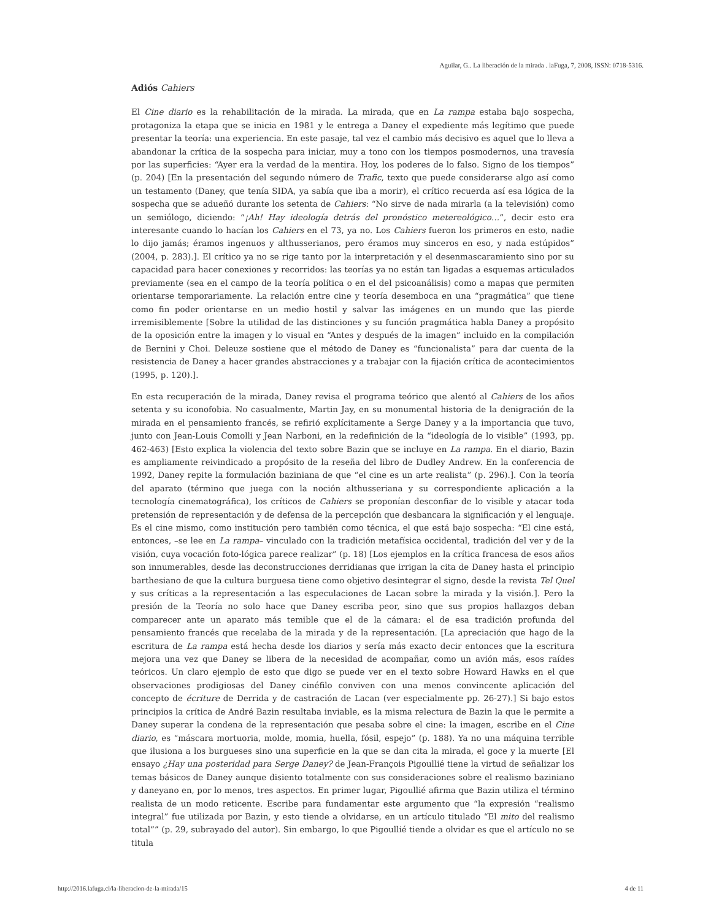Aguilar, G.. La liberación de la mirada . laFuga, 7, 2008, ISSN: 0718-5316.
Adiós Cahiers
El Cine diario es la rehabilitación de la mirada. La mirada, que en La rampa estaba bajo sospecha, protagoniza la etapa que se inicia en 1981 y le entrega a Daney el expediente más legítimo que puede presentar la teoría: una experiencia. En este pasaje, tal vez el cambio más decisivo es aquel que lo lleva a abandonar la crítica de la sospecha para iniciar, muy a tono con los tiempos posmodernos, una travesía por las superficies: “Ayer era la verdad de la mentira. Hoy, los poderes de lo falso. Signo de los tiempos” (p. 204) [En la presentación del segundo número de Trafic, texto que puede considerarse algo así como un testamento (Daney, que tenía SIDA, ya sabía que iba a morir), el crítico recuerda así esa lógica de la sospecha que se adueñó durante los setenta de Cahiers: “No sirve de nada mirarla (a la televisión) como un semiólogo, diciendo: “¡Ah! Hay ideología detrás del pronóstico metereológico…”, decir esto era interesante cuando lo hacían los Cahiers en el 73, ya no. Los Cahiers fueron los primeros en esto, nadie lo dijo jamás; éramos ingenuos y althusserianos, pero éramos muy sinceros en eso, y nada estúpidos” (2004, p. 283).]. El crítico ya no se rige tanto por la interpretación y el desenmascaramiento sino por su capacidad para hacer conexiones y recorridos: las teorías ya no están tan ligadas a esquemas articulados previamente (sea en el campo de la teoría política o en el del psicoanálisis) como a mapas que permiten orientarse temporariamente. La relación entre cine y teoría desemboca en una “pragmática” que tiene como fin poder orientarse en un medio hostil y salvar las imágenes en un mundo que las pierde irremisiblemente [Sobre la utilidad de las distinciones y su función pragmática habla Daney a propósito de la oposición entre la imagen y lo visual en “Antes y después de la imagen” incluido en la compilación de Bernini y Choi. Deleuze sostiene que el método de Daney es “funcionalista” para dar cuenta de la resistencia de Daney a hacer grandes abstracciones y a trabajar con la fijación crítica de acontecimientos (1995, p. 120).].
En esta recuperación de la mirada, Daney revisa el programa teórico que alentó al Cahiers de los años setenta y su iconofobia. No casualmente, Martin Jay, en su monumental historia de la denigración de la mirada en el pensamiento francés, se refirió explícitamente a Serge Daney y a la importancia que tuvo, junto con Jean-Louis Comolli y Jean Narboni, en la redefinición de la “ideología de lo visible” (1993, pp. 462-463) [Esto explica la violencia del texto sobre Bazin que se incluye en La rampa. En el diario, Bazin es ampliamente reivindicado a propósito de la reseña del libro de Dudley Andrew. En la conferencia de 1992, Daney repite la formulación baziniana de que “el cine es un arte realista” (p. 296).]. Con la teoría del aparato (término que juega con la noción althusseriana y su correspondiente aplicación a la tecnología cinematográfica), los críticos de Cahiers se proponían desconfiar de lo visible y atacar toda pretensión de representación y de defensa de la percepción que desbancara la significación y el lenguaje. Es el cine mismo, como institución pero también como técnica, el que está bajo sospecha: “El cine está, entonces, –se lee en La rampa– vinculado con la tradición metafísica occidental, tradición del ver y de la visión, cuya vocación foto-lógica parece realizar” (p. 18) [Los ejemplos en la crítica francesa de esos años son innumerables, desde las deconstrucciones derridianas que irrigan la cita de Daney hasta el principio barthesiano de que la cultura burguesa tiene como objetivo desintegrar el signo, desde la revista Tel Quel y sus críticas a la representación a las especulaciones de Lacan sobre la mirada y la visión.]. Pero la presión de la Teoría no solo hace que Daney escriba peor, sino que sus propios hallazgos deban comparecer ante un aparato más temible que el de la cámara: el de esa tradición profunda del pensamiento francés que recelaba de la mirada y de la representación. [La apreciación que hago de la escritura de La rampa está hecha desde los diarios y sería más exacto decir entonces que la escritura mejora una vez que Daney se libera de la necesidad de acompañar, como un avión más, esos raídes teóricos. Un claro ejemplo de esto que digo se puede ver en el texto sobre Howard Hawks en el que observaciones prodigiosas del Daney cinéfilo conviven con una menos convincente aplicación del concepto de écriture de Derrida y de castración de Lacan (ver especialmente pp. 26-27).] Si bajo estos principios la crítica de André Bazin resultaba inviable, es la misma relectura de Bazin la que le permite a Daney superar la condena de la representación que pesaba sobre el cine: la imagen, escribe en el Cine diario, es “máscara mortuoria, molde, momia, huella, fósil, espejo” (p. 188). Ya no una máquina terrible que ilusiona a los burgueses sino una superficie en la que se dan cita la mirada, el goce y la muerte [El ensayo ¿Hay una posteridad para Serge Daney? de Jean-François Pigoullié tiene la virtud de señalizar los temas básicos de Daney aunque disiento totalmente con sus consideraciones sobre el realismo baziniano y daneyano en, por lo menos, tres aspectos. En primer lugar, Pigoullié afirma que Bazin utiliza el término realista de un modo reticente. Escribe para fundamentar este argumento que “la expresión “realismo integral” fue utilizada por Bazin, y esto tiende a olvidarse, en un artículo titulado “El mito del realismo total”” (p. 29, subrayado del autor). Sin embargo, lo que Pigoullié tiende a olvidar es que el artículo no se titula
http://2016.lafuga.cl/la-liberacion-de-la-mirada/15 4 de 11